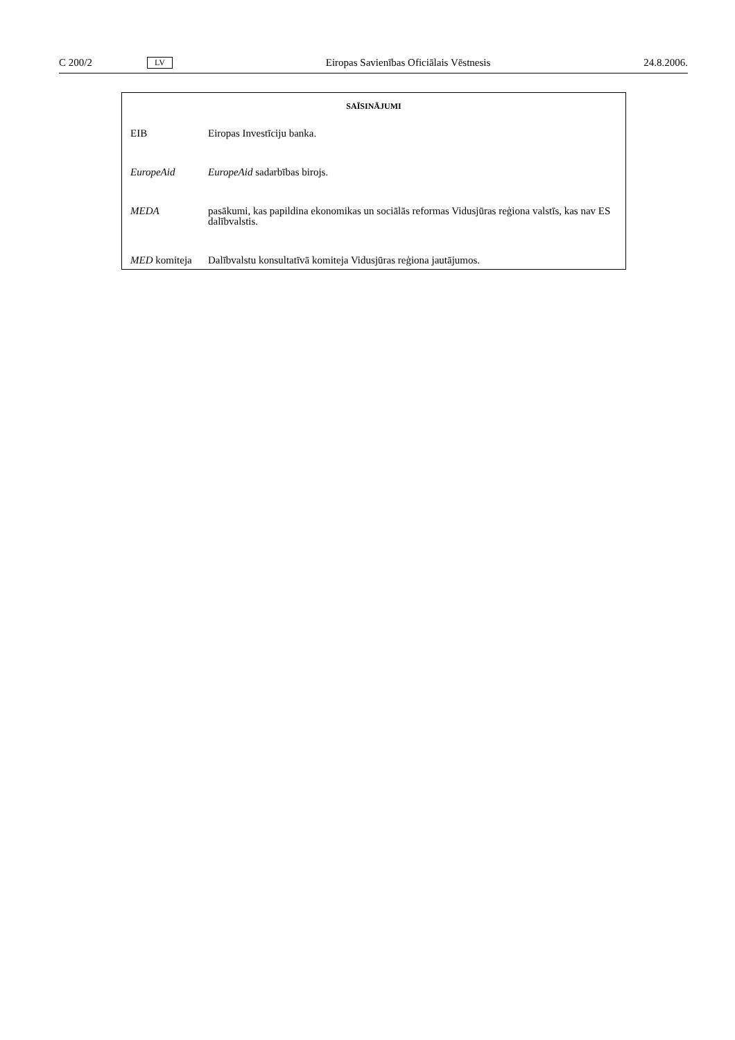C 200/2 LV Eiropas Savienības Oficiālais Vēstnesis 24.8.2006.
SAĪSINĀJUMI
| EIB | Eiropas Investīciju banka. |
| EuropeAid | EuropeAid sadarbības birojs. |
| MEDA | pasākumi, kas papildina ekonomikas un sociālās reformas Vidusjūras reģiona valstīs, kas nav ES dalībvalstis. |
| MED komiteja | Dalībvalstu konsultatīvā komiteja Vidusjūras reģiona jautājumos. |